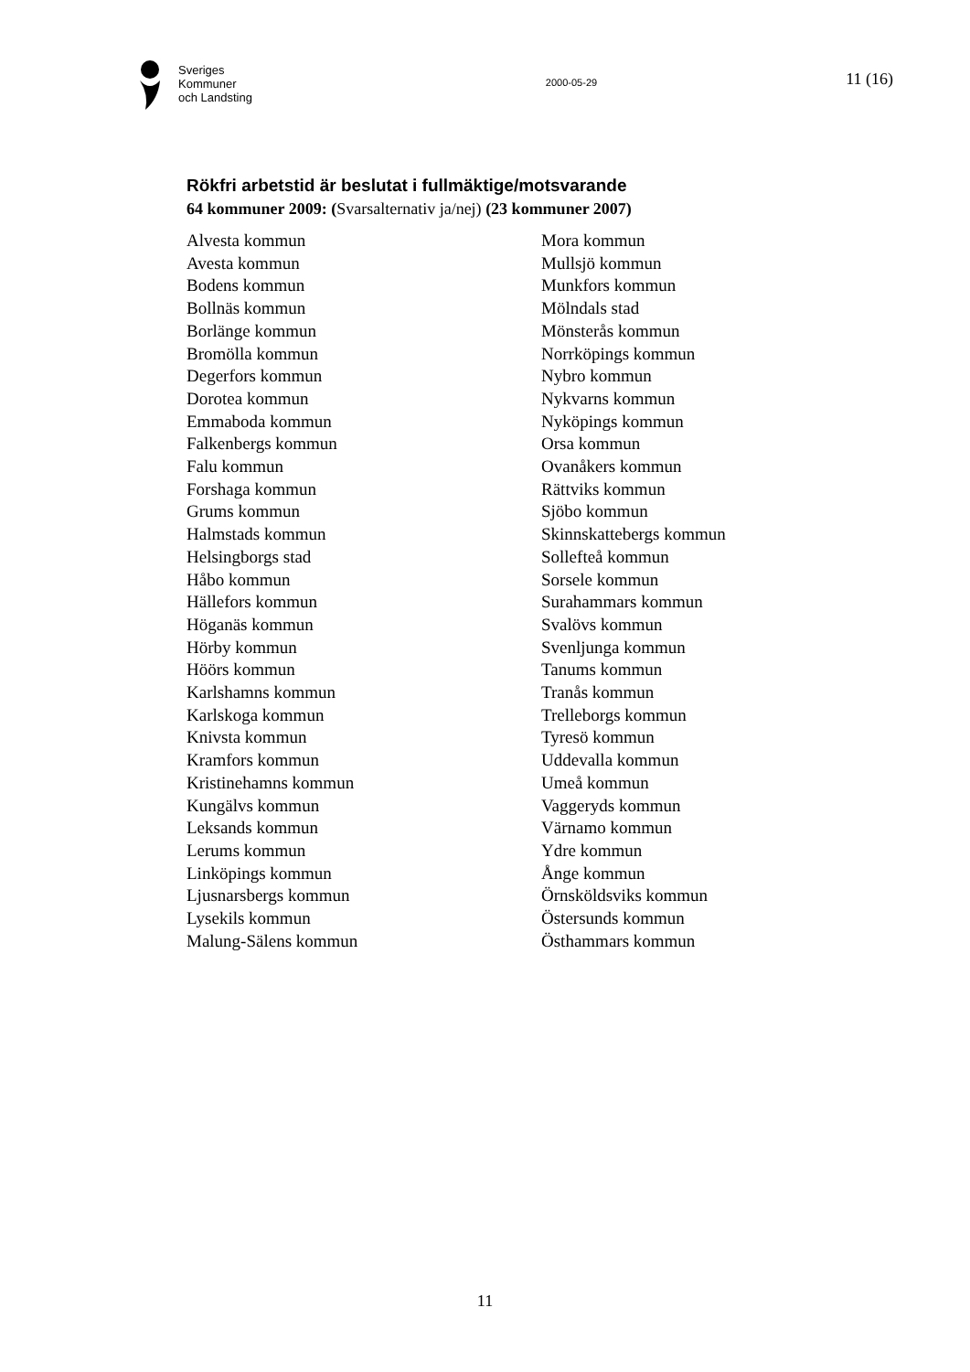Sveriges
Kommuner
och Landsting
2000-05-29
11 (16)
Rökfri arbetstid är beslutat i fullmäktige/motsvarande
64 kommuner 2009: (Svarsalternativ ja/nej) (23 kommuner 2007)
Alvesta kommun
Avesta kommun
Bodens kommun
Bollnäs kommun
Borlänge kommun
Bromölla kommun
Degerfors kommun
Dorotea kommun
Emmaboda kommun
Falkenbergs kommun
Falu kommun
Forshaga kommun
Grums kommun
Halmstads kommun
Helsingborgs stad
Håbo kommun
Hällefors kommun
Höganäs kommun
Hörby kommun
Höörs kommun
Karlshamns kommun
Karlskoga kommun
Knivsta kommun
Kramfors kommun
Kristinehamns kommun
Kungälvs kommun
Leksands kommun
Lerums kommun
Linköpings kommun
Ljusnarsbergs kommun
Lysekils kommun
Malung-Sälens kommun
Mora kommun
Mullsjö kommun
Munkfors kommun
Mölndals stad
Mönsterås kommun
Norrköpings kommun
Nybro kommun
Nykvarns kommun
Nyköpings kommun
Orsa kommun
Ovanåkers kommun
Rättviks kommun
Sjöbo kommun
Skinnskattebergs kommun
Sollefteå kommun
Sorsele kommun
Surahammars kommun
Svalövs kommun
Svenljunga kommun
Tanums kommun
Tranås kommun
Trelleborgs kommun
Tyresö kommun
Uddevalla kommun
Umeå kommun
Vaggeryds kommun
Värnamo kommun
Ydre kommun
Ånge kommun
Örnsköldsviks kommun
Östersunds kommun
Östhammars kommun
11